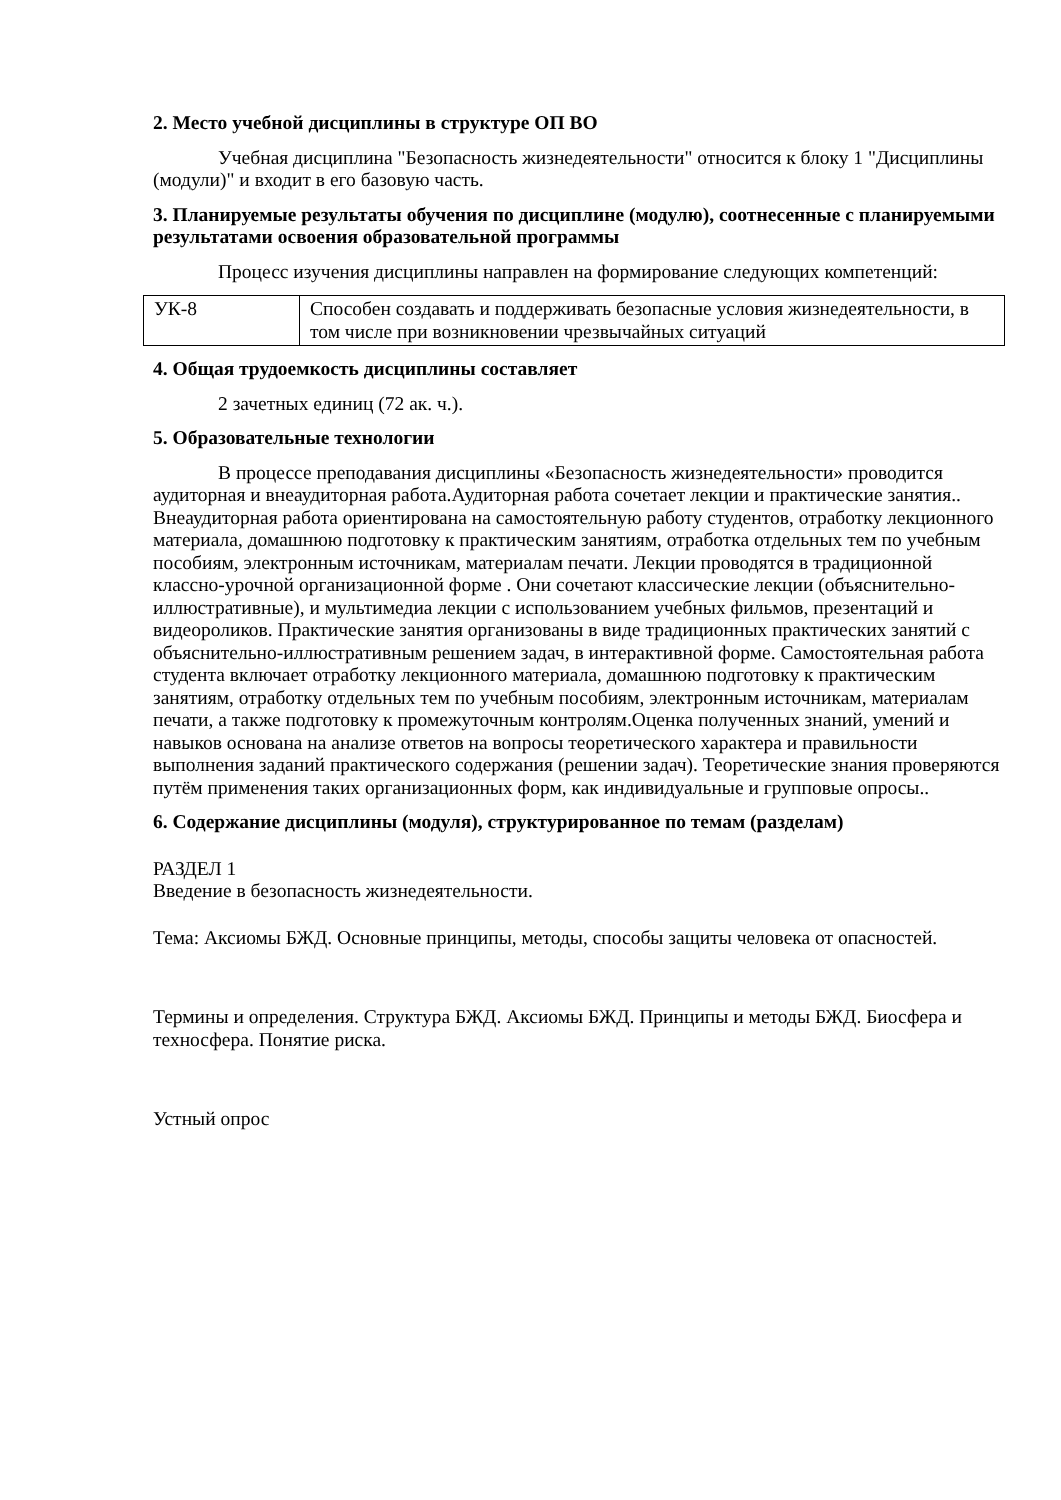2. Место учебной дисциплины в структуре ОП ВО
Учебная дисциплина "Безопасность жизнедеятельности" относится к блоку 1 "Дисциплины (модули)" и входит в его базовую часть.
3. Планируемые результаты обучения по дисциплине (модулю), соотнесенные с планируемыми результатами освоения образовательной программы
Процесс изучения дисциплины направлен на формирование следующих компетенций:
| УК-8 | Способен создавать и поддерживать безопасные условия жизнедеятельности, в том числе при возникновении чрезвычайных ситуаций |
4. Общая трудоемкость дисциплины составляет
2 зачетных единиц (72 ак. ч.).
5. Образовательные технологии
В процессе преподавания дисциплины «Безопасность жизнедеятельности» проводится аудиторная и внеаудиторная работа.Аудиторная работа сочетает лекции и практические занятия.. Внеаудиторная работа ориентирована на самостоятельную работу студентов, отработку лекционного материала, домашнюю подготовку к практическим занятиям, отработка отдельных тем по учебным пособиям, электронным источникам, материалам печати. Лекции проводятся в традиционной классно-урочной организационной форме . Они сочетают классические лекции (объяснительно-иллюстративные), и мультимедиа лекции с использованием учебных фильмов, презентаций и видеороликов. Практические занятия организованы в виде традиционных практических занятий с объяснительно-иллюстративным решением задач, в интерактивной форме. Самостоятельная работа студента включает отработку лекционного материала, домашнюю подготовку к практическим занятиям, отработку отдельных тем по учебным пособиям, электронным источникам, материалам печати, а также подготовку к промежуточным контролям.Оценка полученных знаний, умений и навыков основана на анализе ответов на вопросы теоретического характера и правильности выполнения заданий практического содержания (решении задач). Теоретические знания проверяются путём применения таких организационных форм, как индивидуальные и групповые опросы..
6. Содержание дисциплины (модуля), структурированное по темам (разделам)
РАЗДЕЛ 1
Введение в безопасность жизнедеятельности.
Тема: Аксиомы БЖД. Основные принципы, методы, способы защиты человека от опасностей.
Термины и определения. Структура БЖД. Аксиомы БЖД. Принципы и методы БЖД. Биосфера и техносфера. Понятие риска.
Устный опрос